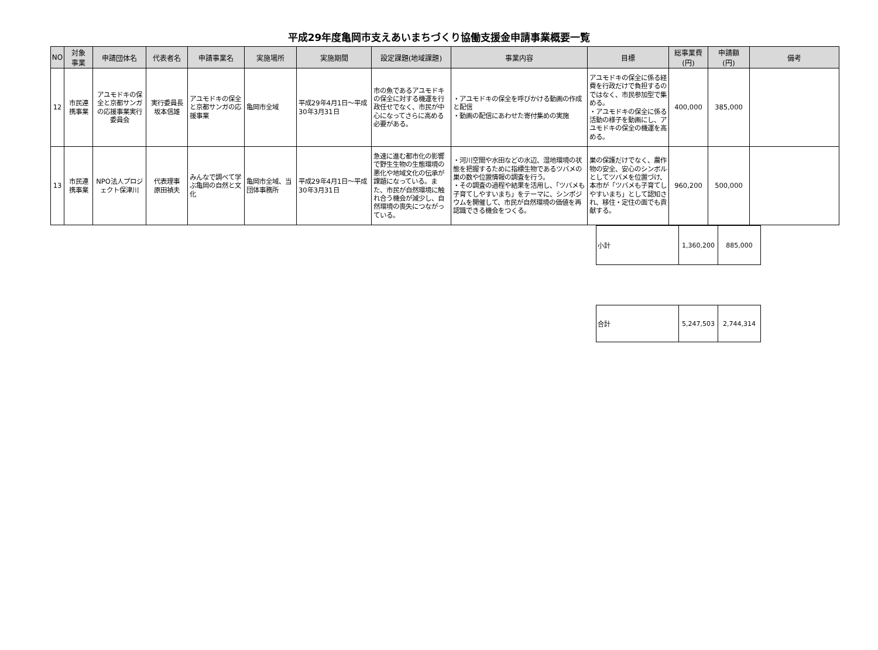平成29年度亀岡市支えあいまちづくり協働支援金申請事業概要一覧
| NO | 対象 事業 | 申請団体名 | 代表者名 | 申請事業名 | 実施場所 | 実施期間 | 設定課題(地域課題) | 事業内容 | 目標 | 総事業費 (円) | 申請額 (円) | 備考 |
| --- | --- | --- | --- | --- | --- | --- | --- | --- | --- | --- | --- | --- |
| 12 | 市民連 携事業 | アユモドキの保全と京都サンガの応援事業実行委員会 | 実行委員長 坂本信雄 | アユモドキの保全と京都サンガの応援事業 | 亀岡市全域 | 平成29年4月1日～平成30年3月31日 | 市の魚であるアユモドキの保全に対する機運を行政任せでなく、市民が中心になってさらに高める必要がある。 | ・アユモドキの保全を呼びかける動画の作成と配信 ・動画の配信にあわせた寄付集めの実施 | アユモドキの保全に係る経費を行政だけで負担するのではなく、市民参加型で集める。 ・アユモドキの保全に係る活動の様子を動画にし、アユモドキの保全の機運を高める。 | 400,000 | 385,000 | |
| 13 | 市民連 携事業 | NPO法人プロジェクト保津川 | 代表理事 原田禎夫 | みんなで調べて学ぶ亀岡の自然と文化 | 亀岡市全域、当団体事務所 | 平成29年4月1日～平成30年3月31日 | 急速に進む都市化の影響で野生生物の生態環境の悪化や地域文化の伝承が課題になっている。また、市民が自然環境に触れ合う機会が減少し、自然環境の喪失につながっている。 | ・河川空間や水田などの水辺、湿地環境の状態を把握するために指標生物であるツバメの巣の数や位置情報の調査を行う。 ・その調査の過程や結果を活用し、「ツバメも子育てしやすいまち」をテーマに、シンポジウムを開催して、市民が自然環境の価値を再認識できる機会をつくる。 | 巣の保護だけでなく、農作物の安全、安心のシンボルとしてツバメを位置づけ、本市が「ツバメも子育てしやすいまち」として認知され、移住・定住の面でも貢献する。 | 960,200 | 500,000 | |
| 小計 | 1,360,200 | 885,000 |
| 合計 | 5,247,503 | 2,744,314 |